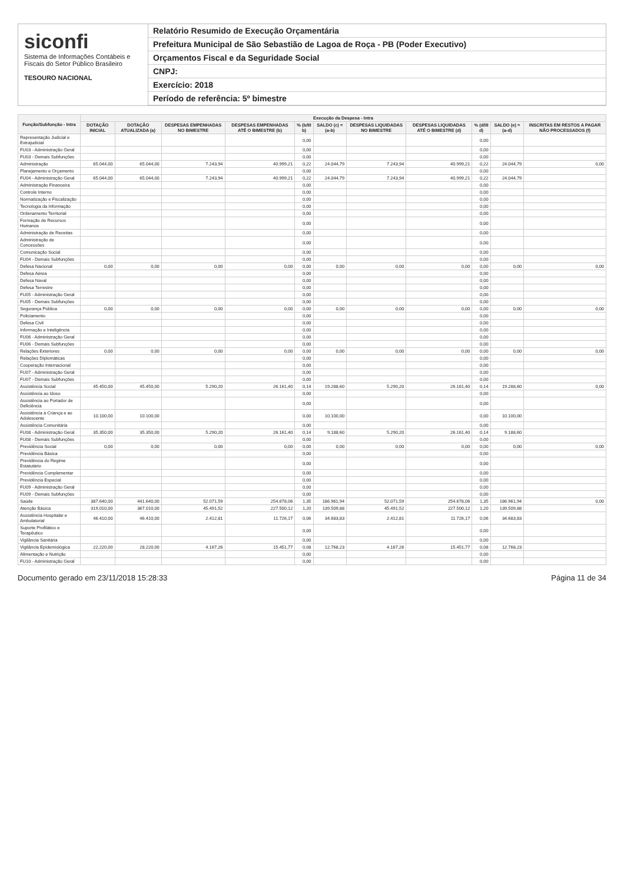siconfi
Sistema de Informações Contábeis e Fiscais do Setor Público Brasileiro
TESOURO NACIONAL
Relatório Resumido de Execução Orçamentária
Prefeitura Municipal de São Sebastião de Lagoa de Roça - PB (Poder Executivo)
Orçamentos Fiscal e da Seguridade Social
CNPJ:
Exercício: 2018
Período de referência: 5º bimestre
| Função/Subfunção - Intra | Execução da Despesa - Intra | | | | | | | | | | |
| --- | --- | --- | --- | --- | --- | --- | --- | --- | --- | --- | --- |
| | DOTAÇÃO INICIAL | DOTAÇÃO ATUALIZADA (a) | DESPESAS EMPENHADAS NO BIMESTRE | DESPESAS EMPENHADAS ATÉ O BIMESTRE (b) | % (b/III b) | SALDO (c) = (a-b) | DESPESAS LIQUIDADAS NO BIMESTRE | DESPESAS LIQUIDADAS ATÉ O BIMESTRE (d) | % (d/III d) | SALDO (e) = (a-d) | INSCRITAS EM RESTOS A PAGAR NÃO PROCESSADOS (f) |
| Representação Judicial e Extrajudicial | | | | | 0,00 | | | | 0,00 | | |
| FU03 - Administração Geral | | | | | 0,00 | | | | 0,00 | | |
| FU03 - Demais Subfunções | | | | | 0,00 | | | | 0,00 | | |
| Administração | 65.044,00 | 65.044,00 | 7.243,94 | 40.999,21 | 0,22 | 24.044,79 | 7.243,94 | 40.999,21 | 0,22 | 24.044,79 | 0,00 |
| Planejamento e Orçamento | | | | | 0,00 | | | | 0,00 | | |
| FU04 - Administração Geral | 65.044,00 | 65.044,00 | 7.243,94 | 40.999,21 | 0,22 | 24.044,79 | 7.243,94 | 40.999,21 | 0,22 | 24.044,79 | |
| Administração Financeira | | | | | 0,00 | | | | 0,00 | | |
| Controle Interno | | | | | 0,00 | | | | 0,00 | | |
| Normatização e Fiscalização | | | | | 0,00 | | | | 0,00 | | |
| Tecnologia da Informação | | | | | 0,00 | | | | 0,00 | | |
| Ordenamento Territorial | | | | | 0,00 | | | | 0,00 | | |
| Formação de Recursos Humanos | | | | | 0,00 | | | | 0,00 | | |
| Administração de Receitas | | | | | 0,00 | | | | 0,00 | | |
| Administração de Concessões | | | | | 0,00 | | | | 0,00 | | |
| Comunicação Social | | | | | 0,00 | | | | 0,00 | | |
| FU04 - Demais Subfunções | | | | | 0,00 | | | | 0,00 | | |
| Defesa Nacional | 0,00 | 0,00 | 0,00 | 0,00 | 0,00 | 0,00 | 0,00 | 0,00 | 0,00 | 0,00 | 0,00 |
| Defesa Aérea | | | | | 0,00 | | | | 0,00 | | |
| Defesa Naval | | | | | 0,00 | | | | 0,00 | | |
| Defesa Terrestre | | | | | 0,00 | | | | 0,00 | | |
| FU05 - Administração Geral | | | | | 0,00 | | | | 0,00 | | |
| FU05 - Demais Subfunções | | | | | 0,00 | | | | 0,00 | | |
| Segurança Pública | 0,00 | 0,00 | 0,00 | 0,00 | 0,00 | 0,00 | 0,00 | 0,00 | 0,00 | 0,00 | 0,00 |
| Policiamento | | | | | 0,00 | | | | 0,00 | | |
| Defesa Civil | | | | | 0,00 | | | | 0,00 | | |
| Informação e Inteligência | | | | | 0,00 | | | | 0,00 | | |
| FU06 - Administração Geral | | | | | 0,00 | | | | 0,00 | | |
| FU06 - Demais Subfunções | | | | | 0,00 | | | | 0,00 | | |
| Relações Exteriores | 0,00 | 0,00 | 0,00 | 0,00 | 0,00 | 0,00 | 0,00 | 0,00 | 0,00 | 0,00 | 0,00 |
| Relações Diplomáticas | | | | | 0,00 | | | | 0,00 | | |
| Cooperação Internacional | | | | | 0,00 | | | | 0,00 | | |
| FU07 - Administração Geral | | | | | 0,00 | | | | 0,00 | | |
| FU07 - Demais Subfunções | | | | | 0,00 | | | | 0,00 | | |
| Assistência Social | 45.450,00 | 45.450,00 | 5.290,20 | 26.161,40 | 0,14 | 19.288,60 | 5.290,20 | 26.161,40 | 0,14 | 19.288,60 | 0,00 |
| Assistência ao Idoso | | | | | 0,00 | | | | 0,00 | | |
| Assistência ao Portador de Deficiência | | | | | 0,00 | | | | 0,00 | | |
| Assistência à Criança e ao Adolescente | 10.100,00 | 10.100,00 | | | 0,00 | 10.100,00 | | | 0,00 | 10.100,00 | |
| Assistência Comunitária | | | | | 0,00 | | | | 0,00 | | |
| FU08 - Administração Geral | 35.350,00 | 35.350,00 | 5.290,20 | 26.161,40 | 0,14 | 9.188,60 | 5.290,20 | 26.161,40 | 0,14 | 9.188,60 | |
| FU08 - Demais Subfunções | | | | | 0,00 | | | | 0,00 | | |
| Previdência Social | 0,00 | 0,00 | 0,00 | 0,00 | 0,00 | 0,00 | 0,00 | 0,00 | 0,00 | 0,00 | 0,00 |
| Previdência Básica | | | | | 0,00 | | | | 0,00 | | |
| Previdência do Regime Estatutário | | | | | 0,00 | | | | 0,00 | | |
| Previdência Complementar | | | | | 0,00 | | | | 0,00 | | |
| Previdência Especial | | | | | 0,00 | | | | 0,00 | | |
| FU09 - Administração Geral | | | | | 0,00 | | | | 0,00 | | |
| FU09 - Demais Subfunções | | | | | 0,00 | | | | 0,00 | | |
| Saúde | 387.640,00 | 441.640,00 | 52.071,59 | 254.678,06 | 1,35 | 186.961,94 | 52.071,59 | 254.678,06 | 1,35 | 186.961,94 | 0,00 |
| Atenção Básica | 319.010,00 | 367.010,00 | 45.491,52 | 227.500,12 | 1,20 | 139.509,88 | 45.491,52 | 227.500,12 | 1,20 | 139.509,88 | |
| Assistência Hospitalar e Ambulatorial | 46.410,00 | 46.410,00 | 2.412,81 | 11.726,17 | 0,06 | 34.683,83 | 2.412,81 | 11.726,17 | 0,06 | 34.683,83 | |
| Suporte Profilático e Terapêutico | | | | | 0,00 | | | | 0,00 | | |
| Vigilância Sanitária | | | | | 0,00 | | | | 0,00 | | |
| Vigilância Epidemiológica | 22.220,00 | 28.220,00 | 4.167,26 | 15.451,77 | 0,08 | 12.768,23 | 4.167,26 | 15.451,77 | 0,08 | 12.768,23 | |
| Alimentação e Nutrição | | | | | 0,00 | | | | 0,00 | | |
| FU10 - Administração Geral | | | | | 0,00 | | | | 0,00 | | |
Documento gerado em 23/11/2018 15:28:33 Página 11 de 34